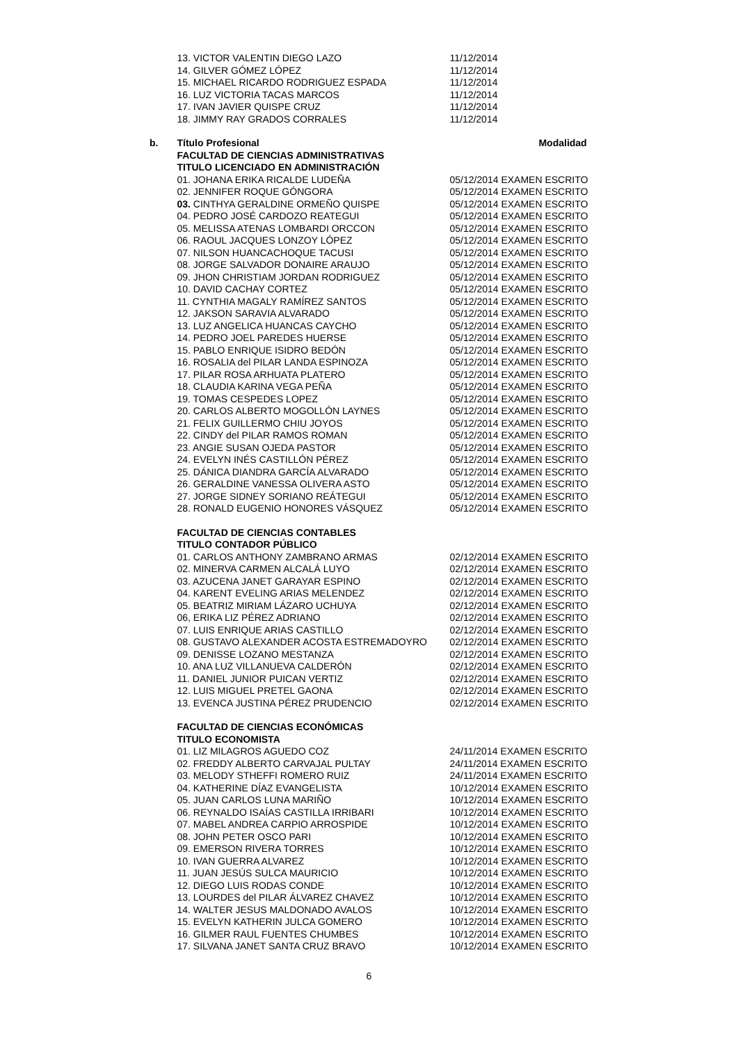| | 13. VICTOR VALENTIN DIEGO LAZO | 11/12/2014 |
| | 14. GILVER GÓMEZ LÓPEZ | 11/12/2014 |
| | 15. MICHAEL RICARDO RODRIGUEZ ESPADA | 11/12/2014 |
| | 16. LUZ VICTORIA TACAS MARCOS | 11/12/2014 |
| | 17. IVAN JAVIER QUISPE CRUZ | 11/12/2014 |
| | 18. JIMMY RAY GRADOS CORRALES | 11/12/2014 |
| b. | Título Profesional | Modalidad |
| | FACULTAD DE CIENCIAS ADMINISTRATIVAS | |
| | TITULO LICENCIADO EN ADMINISTRACIÓN | |
| | 01. JOHANA ERIKA RICALDE LUDEÑA | 05/12/2014 EXAMEN ESCRITO |
| | 02. JENNIFER ROQUE GÓNGORA | 05/12/2014 EXAMEN ESCRITO |
| | 03. CINTHYA GERALDINE ORMEÑO QUISPE | 05/12/2014 EXAMEN ESCRITO |
| | 04. PEDRO JOSÉ CARDOZO REATEGUI | 05/12/2014 EXAMEN ESCRITO |
| | 05. MELISSA ATENAS LOMBARDI ORCCON | 05/12/2014 EXAMEN ESCRITO |
| | 06. RAOUL JACQUES LONZOY LÓPEZ | 05/12/2014 EXAMEN ESCRITO |
| | 07. NILSON HUANCACHOQUE TACUSI | 05/12/2014 EXAMEN ESCRITO |
| | 08. JORGE SALVADOR DONAIRE ARAUJO | 05/12/2014 EXAMEN ESCRITO |
| | 09. JHON CHRISTIAM JORDAN RODRIGUEZ | 05/12/2014 EXAMEN ESCRITO |
| | 10. DAVID CACHAY CORTEZ | 05/12/2014 EXAMEN ESCRITO |
| | 11. CYNTHIA MAGALY RAMÍREZ SANTOS | 05/12/2014 EXAMEN ESCRITO |
| | 12. JAKSON SARAVIA ALVARADO | 05/12/2014 EXAMEN ESCRITO |
| | 13. LUZ ANGELICA HUANCAS CAYCHO | 05/12/2014 EXAMEN ESCRITO |
| | 14. PEDRO JOEL PAREDES HUERSE | 05/12/2014 EXAMEN ESCRITO |
| | 15. PABLO ENRIQUE ISIDRO BEDÓN | 05/12/2014 EXAMEN ESCRITO |
| | 16. ROSALIA del PILAR LANDA ESPINOZA | 05/12/2014 EXAMEN ESCRITO |
| | 17. PILAR ROSA ARHUATA PLATERO | 05/12/2014 EXAMEN ESCRITO |
| | 18. CLAUDIA KARINA VEGA PEÑA | 05/12/2014 EXAMEN ESCRITO |
| | 19. TOMAS CESPEDES LOPEZ | 05/12/2014 EXAMEN ESCRITO |
| | 20. CARLOS ALBERTO MOGOLLÓN LAYNES | 05/12/2014 EXAMEN ESCRITO |
| | 21. FELIX GUILLERMO CHIU JOYOS | 05/12/2014 EXAMEN ESCRITO |
| | 22. CINDY del PILAR RAMOS ROMAN | 05/12/2014 EXAMEN ESCRITO |
| | 23. ANGIE SUSAN OJEDA PASTOR | 05/12/2014 EXAMEN ESCRITO |
| | 24. EVELYN INÉS CASTILLÓN PÉREZ | 05/12/2014 EXAMEN ESCRITO |
| | 25. DÁNICA DIANDRA GARCÍA ALVARADO | 05/12/2014 EXAMEN ESCRITO |
| | 26. GERALDINE VANESSA OLIVERA ASTO | 05/12/2014 EXAMEN ESCRITO |
| | 27. JORGE SIDNEY SORIANO REÁTEGUI | 05/12/2014 EXAMEN ESCRITO |
| | 28. RONALD EUGENIO HONORES VÁSQUEZ | 05/12/2014 EXAMEN ESCRITO |
| | FACULTAD DE CIENCIAS CONTABLES | |
| | TITULO CONTADOR PÚBLICO | |
| | 01. CARLOS ANTHONY ZAMBRANO ARMAS | 02/12/2014 EXAMEN ESCRITO |
| | 02. MINERVA CARMEN ALCALÁ LUYO | 02/12/2014 EXAMEN ESCRITO |
| | 03. AZUCENA JANET GARAYAR ESPINO | 02/12/2014 EXAMEN ESCRITO |
| | 04. KARENT EVELING ARIAS MELENDEZ | 02/12/2014 EXAMEN ESCRITO |
| | 05. BEATRIZ MIRIAM LÁZARO UCHUYA | 02/12/2014 EXAMEN ESCRITO |
| | 06, ERIKA LIZ PÉREZ ADRIANO | 02/12/2014 EXAMEN ESCRITO |
| | 07. LUIS ENRIQUE ARIAS CASTILLO | 02/12/2014 EXAMEN ESCRITO |
| | 08. GUSTAVO ALEXANDER ACOSTA ESTREMADOYRO | 02/12/2014 EXAMEN ESCRITO |
| | 09. DENISSE LOZANO MESTANZA | 02/12/2014 EXAMEN ESCRITO |
| | 10. ANA LUZ VILLANUEVA CALDERÓN | 02/12/2014 EXAMEN ESCRITO |
| | 11. DANIEL JUNIOR PUICAN VERTIZ | 02/12/2014 EXAMEN ESCRITO |
| | 12. LUIS MIGUEL PRETEL GAONA | 02/12/2014 EXAMEN ESCRITO |
| | 13. EVENCA JUSTINA PÉREZ PRUDENCIO | 02/12/2014 EXAMEN ESCRITO |
| | FACULTAD DE CIENCIAS ECONÓMICAS | |
| | TITULO ECONOMISTA | |
| | 01. LIZ MILAGROS AGUEDO COZ | 24/11/2014 EXAMEN ESCRITO |
| | 02. FREDDY ALBERTO CARVAJAL PULTAY | 24/11/2014 EXAMEN ESCRITO |
| | 03. MELODY STHEFFI ROMERO RUIZ | 24/11/2014 EXAMEN ESCRITO |
| | 04. KATHERINE DÍAZ EVANGELISTA | 10/12/2014 EXAMEN ESCRITO |
| | 05. JUAN CARLOS LUNA MARIÑO | 10/12/2014 EXAMEN ESCRITO |
| | 06. REYNALDO ISAÍAS CASTILLA IRRIBARI | 10/12/2014 EXAMEN ESCRITO |
| | 07. MABEL ANDREA CARPIO ARROSPIDE | 10/12/2014 EXAMEN ESCRITO |
| | 08. JOHN PETER OSCO PARI | 10/12/2014 EXAMEN ESCRITO |
| | 09. EMERSON RIVERA TORRES | 10/12/2014 EXAMEN ESCRITO |
| | 10. IVAN GUERRA ALVAREZ | 10/12/2014 EXAMEN ESCRITO |
| | 11. JUAN JESÚS SULCA MAURICIO | 10/12/2014 EXAMEN ESCRITO |
| | 12. DIEGO LUIS RODAS CONDE | 10/12/2014 EXAMEN ESCRITO |
| | 13. LOURDES del PILAR ÁLVAREZ CHAVEZ | 10/12/2014 EXAMEN ESCRITO |
| | 14. WALTER JESUS MALDONADO AVALOS | 10/12/2014 EXAMEN ESCRITO |
| | 15. EVELYN KATHERIN JULCA GOMERO | 10/12/2014 EXAMEN ESCRITO |
| | 16. GILMER RAUL FUENTES CHUMBES | 10/12/2014 EXAMEN ESCRITO |
| | 17. SILVANA JANET SANTA CRUZ BRAVO | 10/12/2014 EXAMEN ESCRITO |
6